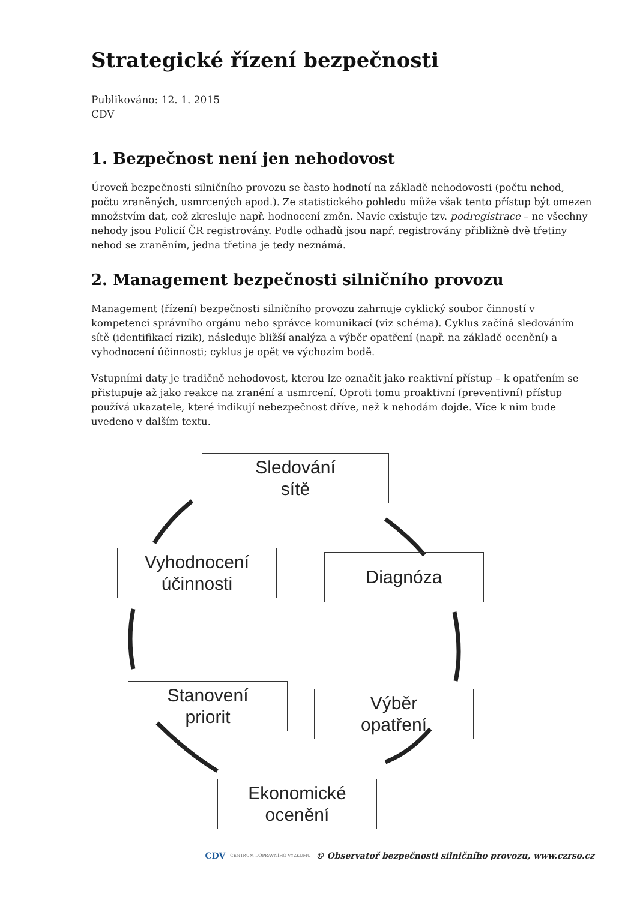Strategické řízení bezpečnosti
Publikováno: 12. 1. 2015
CDV
1. Bezpečnost není jen nehodovost
Úroveň bezpečnosti silničního provozu se často hodnotí na základě nehodovosti (počtu nehod, počtu zraněných, usmrcených apod.). Ze statistického pohledu může však tento přístup být omezen množstvím dat, což zkresluje např. hodnocení změn. Navíc existuje tzv. podregistrace – ne všechny nehody jsou Policií ČR registrovány. Podle odhadů jsou např. registrovány přibližně dvě třetiny nehod se zraněním, jedna třetina je tedy neznámá.
2. Management bezpečnosti silničního provozu
Management (řízení) bezpečnosti silničního provozu zahrnuje cyklický soubor činností v kompetenci správního orgánu nebo správce komunikací (viz schéma). Cyklus začíná sledováním sítě (identifikací rizik), následuje bližší analýza a výběr opatření (např. na základě ocenění) a vyhodnocení účinnosti; cyklus je opět ve výchozím bodě.
Vstupními daty je tradičně nehodovost, kterou lze označit jako reaktivní přístup – k opatřením se přistupuje až jako reakce na zranění a usmrcení. Oproti tomu proaktivní (preventivní) přístup používá ukazatele, které indikují nebezpečnost dříve, než k nehodám dojde. Více k nim bude uvedeno v dalším textu.
Sledování
sítě
Diagnóza
Vyhodnocení
účinnosti
Stanovení
priorit
Výběr
opatření
Ekonomické
ocenění
CDV CENTRUM DOPRAVNÍHO VÝZKUMU © Observatoř bezpečnosti silničního provozu, www.czrso.cz